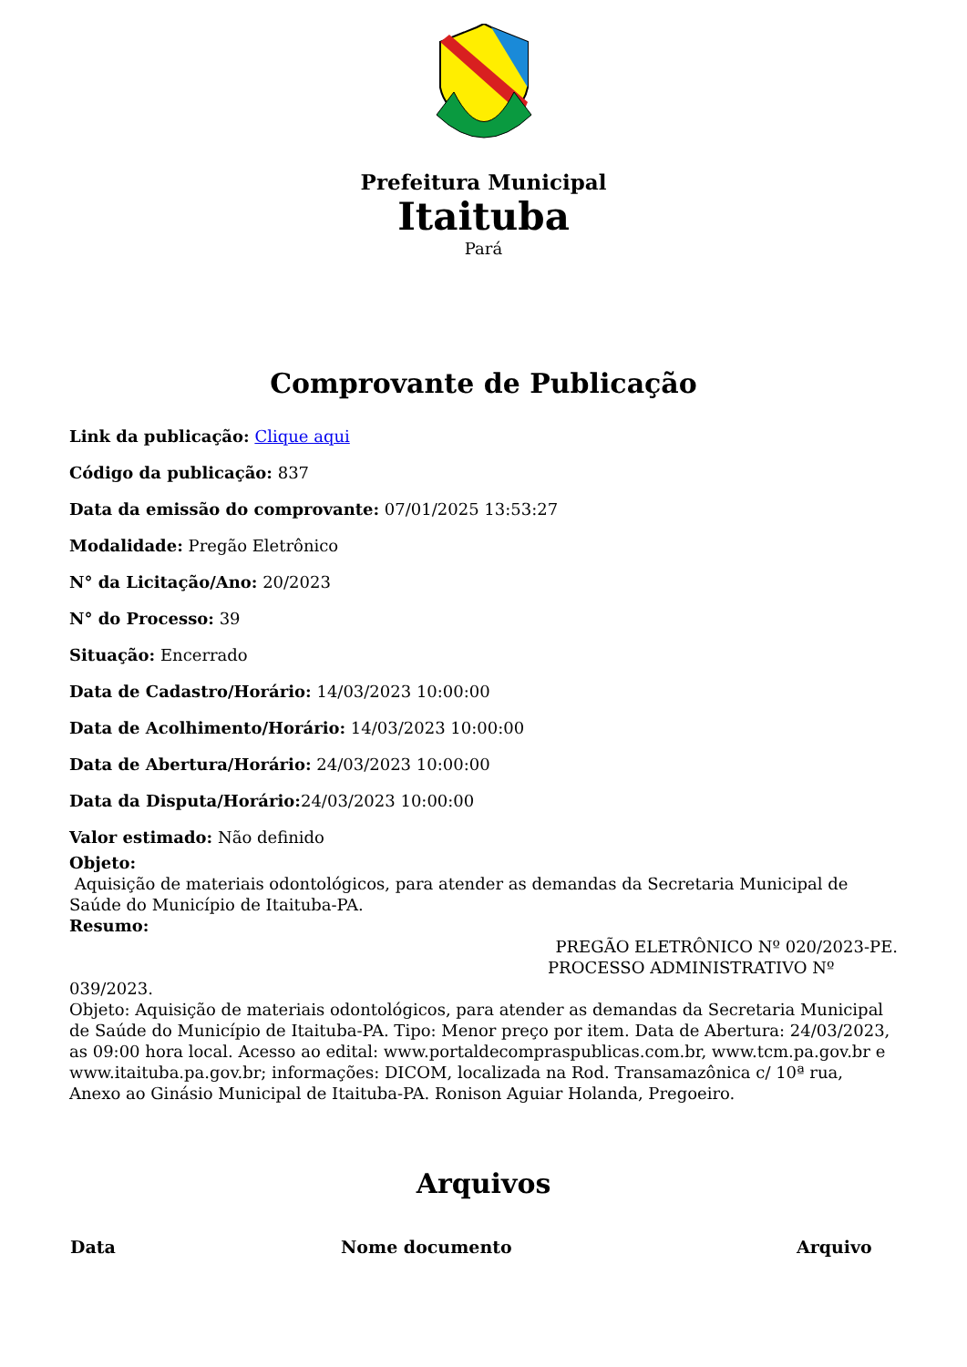Prefeitura Municipal
Itaituba
Pará
Comprovante de Publicação
Link da publicação: Clique aqui
Código da publicação: 837
Data da emissão do comprovante: 07/01/2025 13:53:27
Modalidade: Pregão Eletrônico
N° da Licitação/Ano: 20/2023
N° do Processo: 39
Situação: Encerrado
Data de Cadastro/Horário: 14/03/2023 10:00:00
Data de Acolhimento/Horário: 14/03/2023 10:00:00
Data de Abertura/Horário: 24/03/2023 10:00:00
Data da Disputa/Horário: 24/03/2023 10:00:00
Valor estimado: Não definido
Objeto:
Aquisição de materiais odontológicos, para atender as demandas da Secretaria Municipal de Saúde do Município de Itaituba-PA.
Resumo:
PREGÃO ELETRÔNICO Nº 020/2023-PE.
PROCESSO ADMINISTRATIVO Nº
039/2023.
Objeto: Aquisição de materiais odontológicos, para atender as demandas da Secretaria Municipal de Saúde do Município de Itaituba-PA. Tipo: Menor preço por item. Data de Abertura: 24/03/2023, as 09:00 hora local. Acesso ao edital: www.portaldecompraspublicas.com.br, www.tcm.pa.gov.br e www.itaituba.pa.gov.br; informações: DICOM, localizada na Rod. Transamazônica c/ 10ª rua, Anexo ao Ginásio Municipal de Itaituba-PA. Ronison Aguiar Holanda, Pregoeiro.
Arquivos
| Data | Nome documento | Arquivo |
| --- | --- | --- |